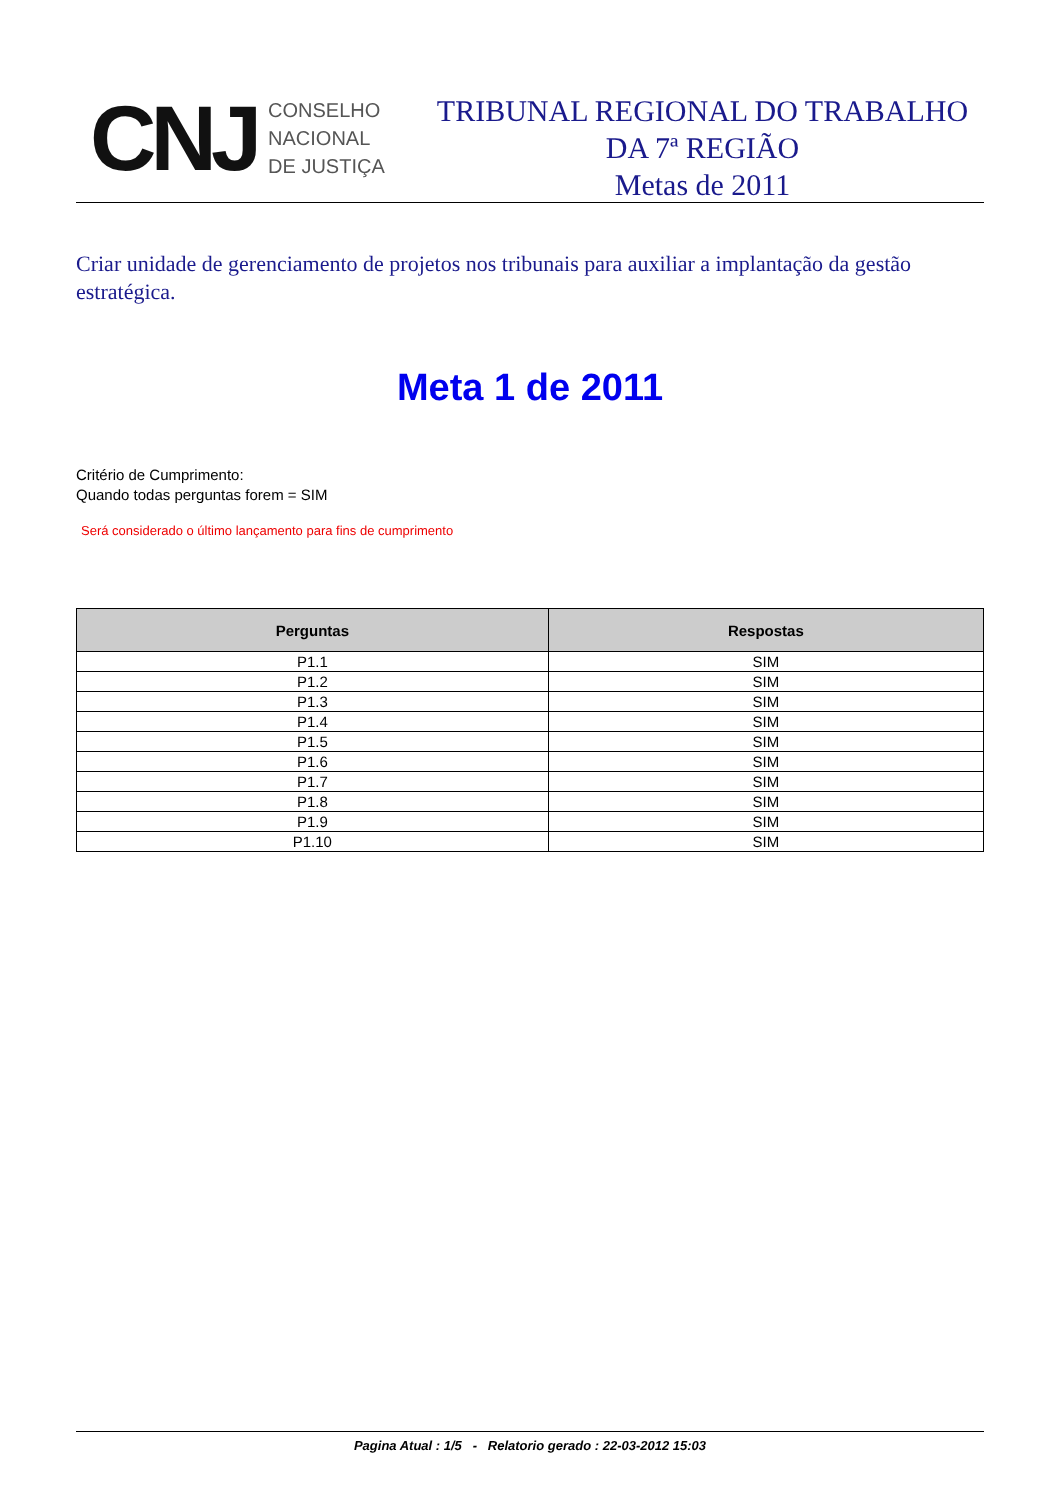CNJ
CONSELHO
NACIONAL
DE JUSTIÇA
TRIBUNAL REGIONAL DO TRABALHO
DA 7ª REGIÃO
Metas de 2011
Criar unidade de gerenciamento de projetos nos tribunais para auxiliar a implantação da gestão estratégica.
Meta 1 de 2011
Critério de Cumprimento:
Quando todas perguntas forem = SIM
Será considerado o último lançamento para fins de cumprimento
| Perguntas | Respostas |
| --- | --- |
| P1.1 | SIM |
| P1.2 | SIM |
| P1.3 | SIM |
| P1.4 | SIM |
| P1.5 | SIM |
| P1.6 | SIM |
| P1.7 | SIM |
| P1.8 | SIM |
| P1.9 | SIM |
| P1.10 | SIM |
Pagina Atual : 1/5 - Relatorio gerado : 22-03-2012 15:03